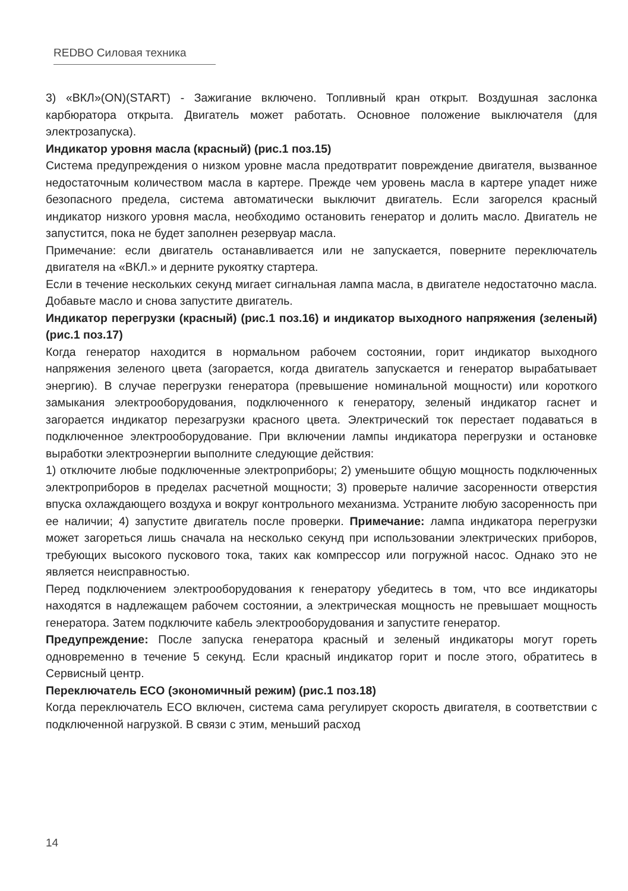REDBO Силовая техника
3) «ВКЛ»(ON)(START) - Зажигание включено. Топливный кран открыт. Воздушная заслонка карбюратора открыта. Двигатель может работать. Основное положение выключателя (для электрозапуска).
Индикатор уровня масла (красный) (рис.1 поз.15)
Система предупреждения о низком уровне масла предотвратит повреждение двигателя, вызванное недостаточным количеством масла в картере. Прежде чем уровень масла в картере упадет ниже безопасного предела, система автоматически выключит двигатель. Если загорелся красный индикатор низкого уровня масла, необходимо остановить генератор и долить масло. Двигатель не запустится, пока не будет заполнен резервуар масла.
Примечание: если двигатель останавливается или не запускается, поверните переключатель двигателя на «ВКЛ.» и дерните рукоятку стартера.
Если в течение нескольких секунд мигает сигнальная лампа масла, в двигателе недостаточно масла. Добавьте масло и снова запустите двигатель.
Индикатор перегрузки (красный) (рис.1 поз.16) и индикатор выходного напряжения (зеленый) (рис.1 поз.17)
Когда генератор находится в нормальном рабочем состоянии, горит индикатор выходного напряжения зеленого цвета (загорается, когда двигатель запускается и генератор вырабатывает энергию). В случае перегрузки генератора (превышение номинальной мощности) или короткого замыкания электрооборудования, подключенного к генератору, зеленый индикатор гаснет и загорается индикатор перезагрузки красного цвета. Электрический ток перестает подаваться в подключенное электрооборудование. При включении лампы индикатора перегрузки и остановке выработки электроэнергии выполните следующие действия:
1) отключите любые подключенные электроприборы; 2) уменьшите общую мощность подключенных электроприборов в пределах расчетной мощности; 3) проверьте наличие засоренности отверстия впуска охлаждающего воздуха и вокруг контрольного механизма. Устраните любую засоренность при ее наличии; 4) запустите двигатель после проверки. Примечание: лампа индикатора перегрузки может загореться лишь сначала на несколько секунд при использовании электрических приборов, требующих высокого пускового тока, таких как компрессор или погружной насос. Однако это не является неисправностью.
Перед подключением электрооборудования к генератору убедитесь в том, что все индикаторы находятся в надлежащем рабочем состоянии, а электрическая мощность не превышает мощность генератора. Затем подключите кабель электрооборудования и запустите генератор.
Предупреждение: После запуска генератора красный и зеленый индикаторы могут гореть одновременно в течение 5 секунд. Если красный индикатор горит и после этого, обратитесь в Сервисный центр.
Переключатель ECO (экономичный режим) (рис.1 поз.18)
Когда переключатель ECO включен, система сама регулирует скорость двигателя, в соответствии с подключенной нагрузкой. В связи с этим, меньший расход
14